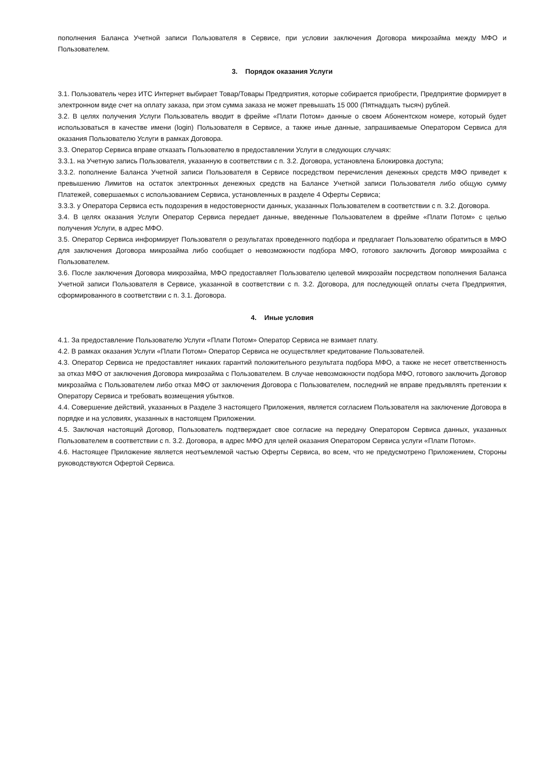пополнения Баланса Учетной записи Пользователя в Сервисе, при условии заключения Договора микрозайма между МФО и Пользователем.
3. Порядок оказания Услуги
3.1. Пользователь через ИТС Интернет выбирает Товар/Товары Предприятия, которые собирается приобрести, Предприятие формирует в электронном виде счет на оплату заказа, при этом сумма заказа не может превышать 15 000 (Пятнадцать тысяч) рублей.
3.2. В целях получения Услуги Пользователь вводит в фрейме «Плати Потом» данные о своем Абонентском номере, который будет использоваться в качестве имени (login) Пользователя в Сервисе, а также иные данные, запрашиваемые Оператором Сервиса для оказания Пользователю Услуги в рамках Договора.
3.3. Оператор Сервиса вправе отказать Пользователю в предоставлении Услуги в следующих случаях:
3.3.1. на Учетную запись Пользователя, указанную в соответствии с п. 3.2. Договора, установлена Блокировка доступа;
3.3.2. пополнение Баланса Учетной записи Пользователя в Сервисе посредством перечисления денежных средств МФО приведет к превышению Лимитов на остаток электронных денежных средств на Балансе Учетной записи Пользователя либо общую сумму Платежей, совершаемых с использованием Сервиса, установленных в разделе 4 Оферты Сервиса;
3.3.3. у Оператора Сервиса есть подозрения в недостоверности данных, указанных Пользователем в соответствии с п. 3.2. Договора.
3.4. В целях оказания Услуги Оператор Сервиса передает данные, введенные Пользователем в фрейме «Плати Потом» с целью получения Услуги, в адрес МФО.
3.5. Оператор Сервиса информирует Пользователя о результатах проведенного подбора и предлагает Пользователю обратиться в МФО для заключения Договора микрозайма либо сообщает о невозможности подбора МФО, готового заключить Договор микрозайма с Пользователем.
3.6. После заключения Договора микрозайма, МФО предоставляет Пользователю целевой микрозайм посредством пополнения Баланса Учетной записи Пользователя в Сервисе, указанной в соответствии с п. 3.2. Договора, для последующей оплаты счета Предприятия, сформированного в соответствии с п. 3.1. Договора.
4. Иные условия
4.1. За предоставление Пользователю Услуги «Плати Потом» Оператор Сервиса не взимает плату.
4.2. В рамках оказания Услуги «Плати Потом» Оператор Сервиса не осуществляет кредитование Пользователей.
4.3. Оператор Сервиса не предоставляет никаких гарантий положительного результата подбора МФО, а также не несет ответственность за отказ МФО от заключения Договора микрозайма с Пользователем. В случае невозможности подбора МФО, готового заключить Договор микрозайма с Пользователем либо отказ МФО от заключения Договора с Пользователем, последний не вправе предъявлять претензии к Оператору Сервиса и требовать возмещения убытков.
4.4. Совершение действий, указанных в Разделе 3 настоящего Приложения, является согласием Пользователя на заключение Договора в порядке и на условиях, указанных в настоящем Приложении.
4.5. Заключая настоящий Договор, Пользователь подтверждает свое согласие на передачу Оператором Сервиса данных, указанных Пользователем в соответствии с п. 3.2. Договора, в адрес МФО для целей оказания Оператором Сервиса услуги «Плати Потом».
4.6. Настоящее Приложение является неотъемлемой частью Оферты Сервиса, во всем, что не предусмотрено Приложением, Стороны руководствуются Офертой Сервиса.